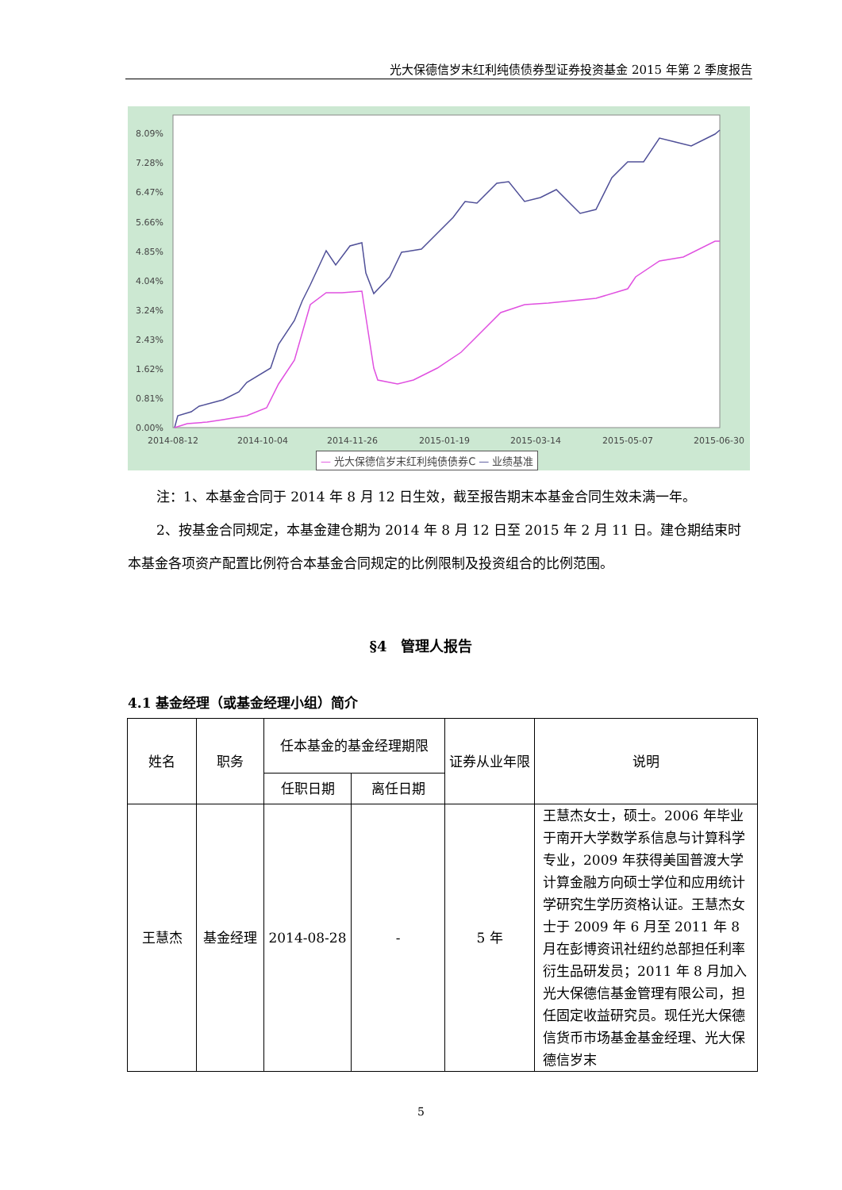光大保德信岁末红利纯债债券型证券投资基金 2015 年第 2 季度报告
8.09%
7.28%
6.47%
5.66%
4.85%
4.04%
3.24%
2.43%
1.62%
0.81%
0.00%
2014-08-12
2014-10-04
2014-11-26
2015-01-19
2015-03-14
2015-05-07
2015-06-30
— 光大保德信岁末红利纯债债券C — 业绩基准
注：1、本基金合同于 2014 年 8 月 12 日生效，截至报告期末本基金合同生效未满一年。
2、按基金合同规定，本基金建仓期为 2014 年 8 月 12 日至 2015 年 2 月 11 日。建仓期结束时本基金各项资产配置比例符合本基金合同规定的比例限制及投资组合的比例范围。
§4　管理人报告
4.1 基金经理（或基金经理小组）简介
| 姓名 | 职务 | 任本基金的基金经理期限 | | 证券从业年限 | 说明 |
| --- | --- | --- | --- | --- | --- |
| | | 任职日期 | 离任日期 | | |
| 王慧杰 | 基金经理 | 2014-08-28 | - | 5 年 | 王慧杰女士，硕士。2006 年毕业于南开大学数学系信息与计算科学专业，2009 年获得美国普渡大学计算金融方向硕士学位和应用统计学研究生学历资格认证。王慧杰女士于 2009 年 6 月至 2011 年 8 月在彭博资讯社纽约总部担任利率衍生品研发员；2011 年 8 月加入光大保德信基金管理有限公司，担任固定收益研究员。现任光大保德信货币市场基金基金经理、光大保德信岁末 |
5